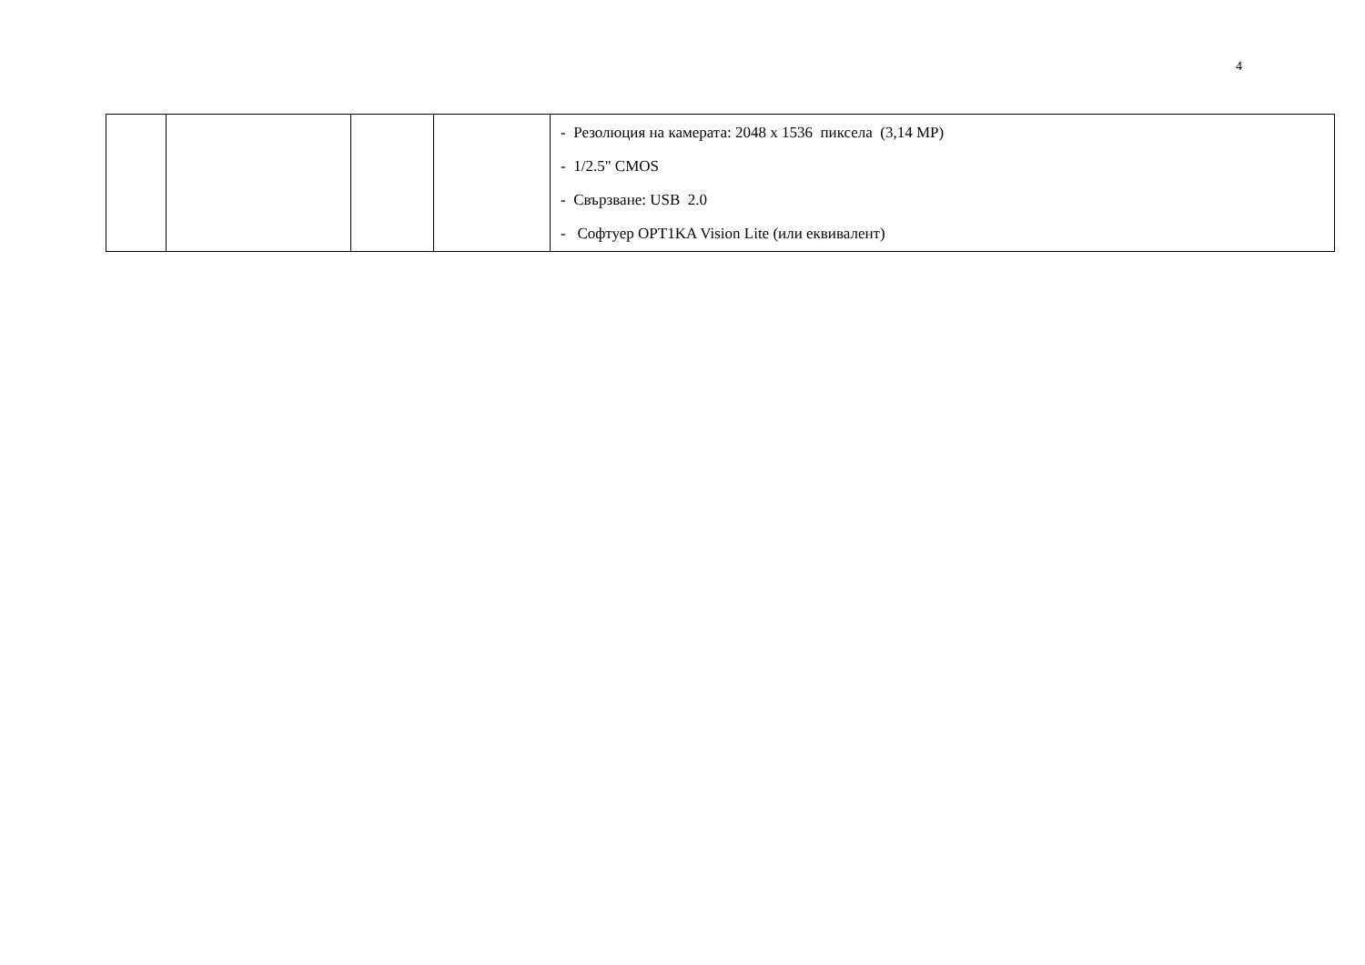4
| | | | | - Резолюция на камерата: 2048 x 1536 пиксела (3,14 MP) - 1/2.5" CMOS - Свързване: USB 2.0 - Софтуер OPT1KA Vision Lite (или еквивалент) |